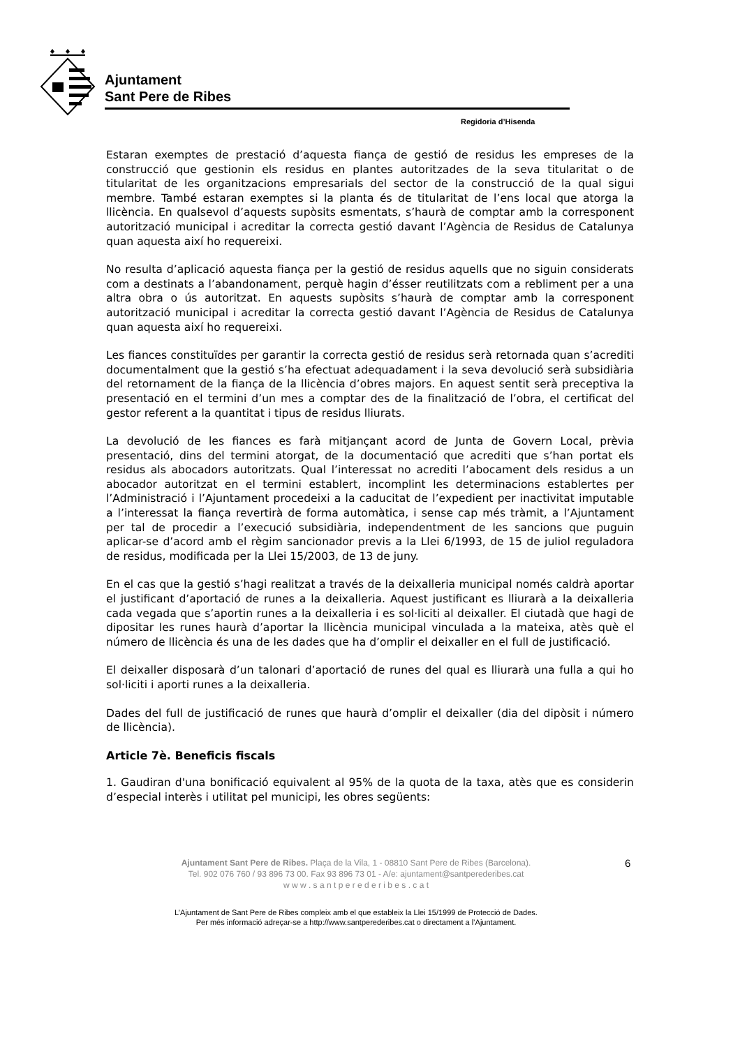Ajuntament
Sant Pere de Ribes
Regidoria d’Hisenda
Estaran exemptes de prestació d’aquesta fiança de gestió de residus les empreses de la construcció que gestionin els residus en plantes autoritzades de la seva titularitat o de titularitat de les organitzacions empresarials del sector de la construcció de la qual sigui membre. També estaran exemptes si la planta és de titularitat de l’ens local que atorga la llicència. En qualsevol d’aquests supòsits esmentats, s’haurà de comptar amb la corresponent autorització municipal i acreditar la correcta gestió davant l’Agència de Residus de Catalunya quan aquesta així ho requereixi.
No resulta d’aplicació aquesta fiança per la gestió de residus aquells que no siguin considerats com a destinats a l’abandonament, perquè hagin d’ésser reutilitzats com a rebliment per a una altra obra o ús autoritzat. En aquests supòsits s’haurà de comptar amb la corresponent autorització municipal i acreditar la correcta gestió davant l’Agència de Residus de Catalunya quan aquesta així ho requereixi.
Les fiances constituïdes per garantir la correcta gestió de residus serà retornada quan s’acrediti documentalment que la gestió s’ha efectuat adequadament i la seva devolució serà subsidiària del retornament de la fiança de la llicència d’obres majors. En aquest sentit serà preceptiva la presentació en el termini d’un mes a comptar des de la finalització de l’obra, el certificat del gestor referent a la quantitat i tipus de residus lliurats.
La devolució de les fiances es farà mitjançant acord de Junta de Govern Local, prèvia presentació, dins del termini atorgat, de la documentació que acrediti que s’han portat els residus als abocadors autoritzats. Qual l’interessat no acrediti l’abocament dels residus a un abocador autoritzat en el termini establert, incomplint les determinacions establertes per l’Administració i l’Ajuntament procedeixi a la caducitat de l’expedient per inactivitat imputable a l’interessat la fiança revertirà de forma automàtica, i sense cap més tràmit, a l’Ajuntament per tal de procedir a l’execució subsidiària, independentment de les sancions que puguin aplicar-se d’acord amb el règim sancionador previs a la Llei 6/1993, de 15 de juliol reguladora de residus, modificada per la Llei 15/2003, de 13 de juny.
En el cas que la gestió s’hagi realitzat a través de la deixalleria municipal només caldrà aportar el justificant d’aportació de runes a la deixalleria. Aquest justificant es lliurarà a la deixalleria cada vegada que s’aportin runes a la deixalleria i es sol·liciti al deixaller. El ciutadà que hagi de dipositar les runes haurà d’aportar la llicència municipal vinculada a la mateixa, atès què el número de llicència és una de les dades que ha d’omplir el deixaller en el full de justificació.
El deixaller disposarà d’un talonari d’aportació de runes del qual es lliurarà una fulla a qui ho sol·liciti i aporti runes a la deixalleria.
Dades del full de justificació de runes que haurà d’omplir el deixaller (dia del dipòsit i número de llicència).
Article 7è. Beneficis fiscals
1. Gaudiran d'una bonificació equivalent al 95% de la quota de la taxa, atès que es considerin d’especial interès i utilitat pel municipi, les obres següents:
Ajuntament Sant Pere de Ribes. Plaça de la Vila, 1 - 08810 Sant Pere de Ribes (Barcelona).
Tel. 902 076 760 / 93 896 73 00. Fax 93 896 73 01 - A/e: ajuntament@santperederibes.cat
w w w . s a n t p e r e d e r i b e s . c a t
6
L’Ajuntament de Sant Pere de Ribes compleix amb el que estableix la Llei 15/1999 de Protecció de Dades.
Per més informació adreçar-se a http://www.santperederibes.cat o directament a l’Ajuntament.